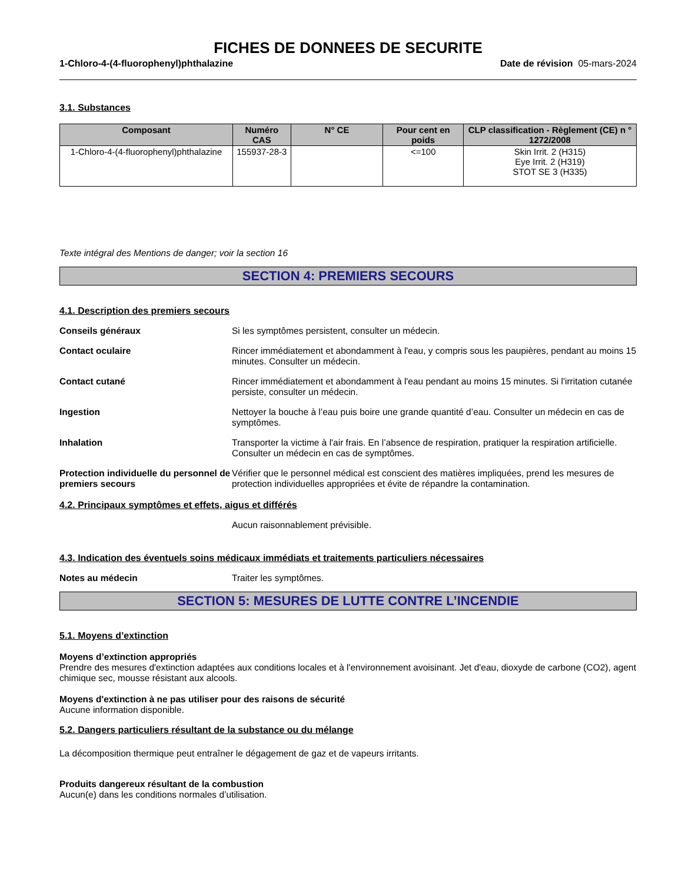FICHES DE DONNEES DE SECURITE
1-Chloro-4-(4-fluorophenyl)phthalazine Date de révision 05-mars-2024
3.1. Substances
| Composant | Numéro CAS | N° CE | Pour cent en poids | CLP classification - Règlement (CE) n ° 1272/2008 |
| --- | --- | --- | --- | --- |
| 1-Chloro-4-(4-fluorophenyl)phthalazine | 155937-28-3 | | <=100 | Skin Irrit. 2 (H315) Eye Irrit. 2 (H319) STOT SE 3 (H335) |
Texte intégral des Mentions de danger; voir la section 16
SECTION 4: PREMIERS SECOURS
4.1. Description des premiers secours
Conseils généraux Si les symptômes persistent, consulter un médecin.
Contact oculaire Rincer immédiatement et abondamment à l'eau, y compris sous les paupières, pendant au moins 15 minutes. Consulter un médecin.
Contact cutané Rincer immédiatement et abondamment à l'eau pendant au moins 15 minutes. Si l'irritation cutanée persiste, consulter un médecin.
Ingestion Nettoyer la bouche à l’eau puis boire une grande quantité d’eau. Consulter un médecin en cas de symptômes.
Inhalation Transporter la victime à l'air frais. En l’absence de respiration, pratiquer la respiration artificielle. Consulter un médecin en cas de symptômes.
Protection individuelle du personnel de premiers secours
Vérifier que le personnel médical est conscient des matières impliquées, prend les mesures de protection individuelles appropriées et évite de répandre la contamination.
4.2. Principaux symptômes et effets, aigus et différés
Aucun raisonnablement prévisible.
4.3. Indication des éventuels soins médicaux immédiats et traitements particuliers nécessaires
Notes au médecin Traiter les symptômes.
SECTION 5: MESURES DE LUTTE CONTRE L’INCENDIE
5.1. Moyens d’extinction
Moyens d’extinction appropriés
Prendre des mesures d'extinction adaptées aux conditions locales et à l'environnement avoisinant. Jet d'eau, dioxyde de carbone (CO2), agent chimique sec, mousse résistant aux alcools.
Moyens d'extinction à ne pas utiliser pour des raisons de sécurité
Aucune information disponible.
5.2. Dangers particuliers résultant de la substance ou du mélange
La décomposition thermique peut entraîner le dégagement de gaz et de vapeurs irritants.
Produits dangereux résultant de la combustion
Aucun(e) dans les conditions normales d’utilisation.